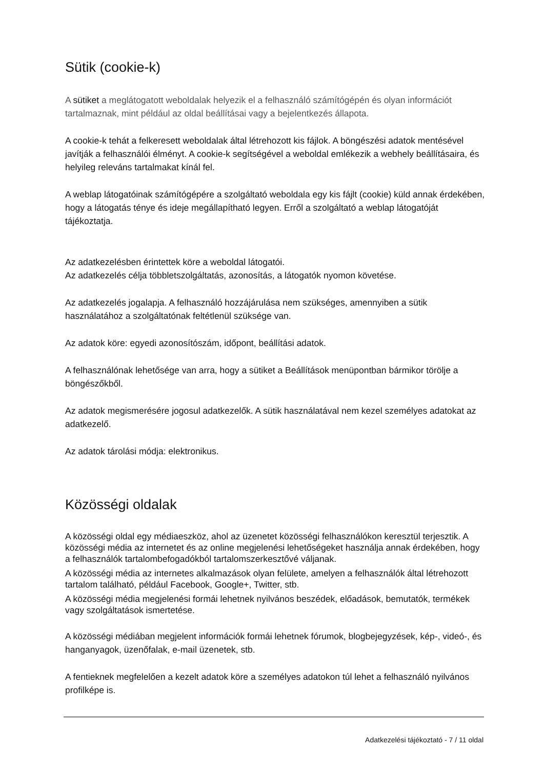Sütik (cookie-k)
A sütiket a meglátogatott weboldalak helyezik el a felhasználó számítógépén és olyan információt tartalmaznak, mint például az oldal beállításai vagy a bejelentkezés állapota.
A cookie-k tehát a felkeresett weboldalak által létrehozott kis fájlok. A böngészési adatok mentésével javítják a felhasználói élményt. A cookie-k segítségével a weboldal emlékezik a webhely beállításaira, és helyileg releváns tartalmakat kínál fel.
A weblap látogatóinak számítógépére a szolgáltató weboldala egy kis fájlt (cookie) küld annak érdekében, hogy a látogatás ténye és ideje megállapítható legyen. Erről a szolgáltató a weblap látogatóját tájékoztatja.
Az adatkezelésben érintettek köre a weboldal látogatói.
Az adatkezelés célja többletszolgáltatás, azonosítás, a látogatók nyomon követése.
Az adatkezelés jogalapja. A felhasználó hozzájárulása nem szükséges, amennyiben a sütik használatához a szolgáltatónak feltétlenül szüksége van.
Az adatok köre: egyedi azonosítószám, időpont, beállítási adatok.
A felhasználónak lehetősége van arra, hogy a sütiket a Beállítások menüpontban bármikor törölje a böngészőkből.
Az adatok megismerésére jogosul adatkezelők. A sütik használatával nem kezel személyes adatokat az adatkezelő.
Az adatok tárolási módja: elektronikus.
Közösségi oldalak
A közösségi oldal egy médiaeszköz, ahol az üzenetet közösségi felhasználókon keresztül terjesztik. A közösségi média az internetet és az online megjelenési lehetőségeket használja annak érdekében, hogy a felhasználók tartalombefogadókból tartalomszerkesztővé váljanak.
A közösségi média az internetes alkalmazások olyan felülete, amelyen a felhasználók által létrehozott tartalom található, például Facebook, Google+, Twitter, stb.
A közösségi média megjelenési formái lehetnek nyilvános beszédek, előadások, bemutatók, termékek vagy szolgáltatások ismertetése.
A közösségi médiában megjelent információk formái lehetnek fórumok, blogbejegyzések, kép-, videó-, és hanganyagok, üzenőfalak, e-mail üzenetek, stb.
A fentieknek megfelelően a kezelt adatok köre a személyes adatokon túl lehet a felhasználó nyilvános profilképe is.
Adatkezelési tájékoztató - 7 / 11 oldal